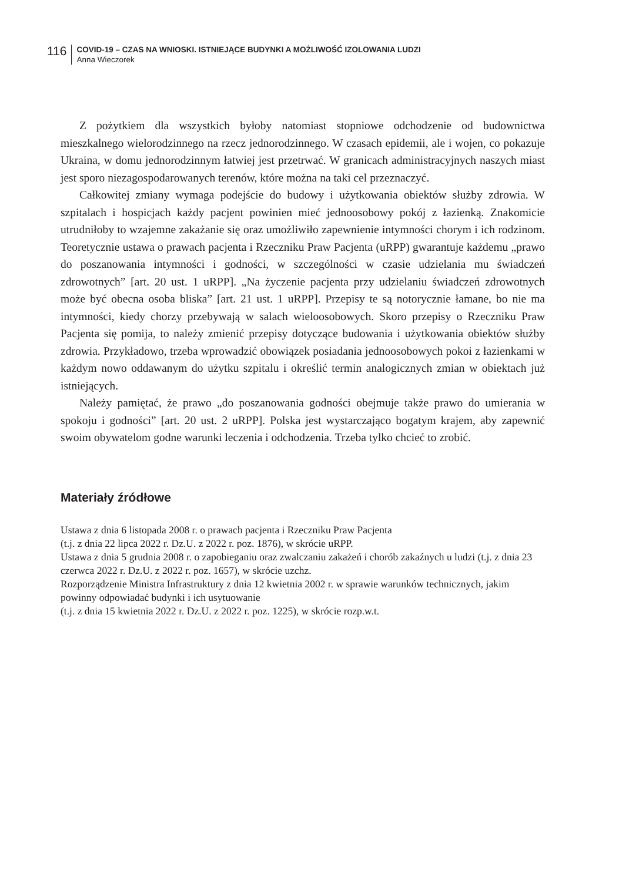116
COVID-19 – CZAS NA WNIOSKI. ISTNIEJĄCE BUDYNKI A MOŻLIWOŚĆ IZOLOWANIA LUDZI
Anna Wieczorek
Z pożytkiem dla wszystkich byłoby natomiast stopniowe odchodzenie od budownictwa mieszkalnego wielorodzinnego na rzecz jednorodzinnego. W czasach epidemii, ale i wojen, co pokazuje Ukraina, w domu jednorodzinnym łatwiej jest przetrwać. W granicach administracyjnych naszych miast jest sporo niezagospodarowanych terenów, które można na taki cel przeznaczyć.
Całkowitej zmiany wymaga podejście do budowy i użytkowania obiektów służby zdrowia. W szpitalach i hospicjach każdy pacjent powinien mieć jednoosobowy pokój z łazienką. Znakomicie utrudniłoby to wzajemne zakażanie się oraz umożliwiło zapewnienie intymności chorym i ich rodzinom. Teoretycznie ustawa o prawach pacjenta i Rzeczniku Praw Pacjenta (uRPP) gwarantuje każdemu „prawo do poszanowania intymności i godności, w szczególności w czasie udzielania mu świadczeń zdrowotnych” [art. 20 ust. 1 uRPP]. „Na życzenie pacjenta przy udzielaniu świadczeń zdrowotnych może być obecna osoba bliska” [art. 21 ust. 1 uRPP]. Przepisy te są notorycznie łamane, bo nie ma intymności, kiedy chorzy przebywają w salach wieloosobowych. Skoro przepisy o Rzeczniku Praw Pacjenta się pomija, to należy zmienić przepisy dotyczące budowania i użytkowania obiektów służby zdrowia. Przykładowo, trzeba wprowadzić obowiązek posiadania jednoosobowych pokoi z łazienkami w każdym nowo oddawanym do użytku szpitalu i określić termin analogicznych zmian w obiektach już istniejących.
Należy pamiętać, że prawo „do poszanowania godności obejmuje także prawo do umierania w spokoju i godności” [art. 20 ust. 2 uRPP]. Polska jest wystarczająco bogatym krajem, aby zapewnić swoim obywatelom godne warunki leczenia i odchodzenia. Trzeba tylko chcieć to zrobić.
Materiały źródłowe
Ustawa z dnia 6 listopada 2008 r. o prawach pacjenta i Rzeczniku Praw Pacjenta
(t.j. z dnia 22 lipca 2022 r. Dz.U. z 2022 r. poz. 1876), w skrócie uRPP.
Ustawa z dnia 5 grudnia 2008 r. o zapobieganiu oraz zwalczaniu zakażeń i chorób zakaźnych u ludzi (t.j. z dnia 23 czerwca 2022 r. Dz.U. z 2022 r. poz. 1657), w skrócie uzchz.
Rozporządzenie Ministra Infrastruktury z dnia 12 kwietnia 2002 r. w sprawie warunków technicznych, jakim powinny odpowiadać budynki i ich usytuowanie
(t.j. z dnia 15 kwietnia 2022 r. Dz.U. z 2022 r. poz. 1225), w skrócie rozp.w.t.